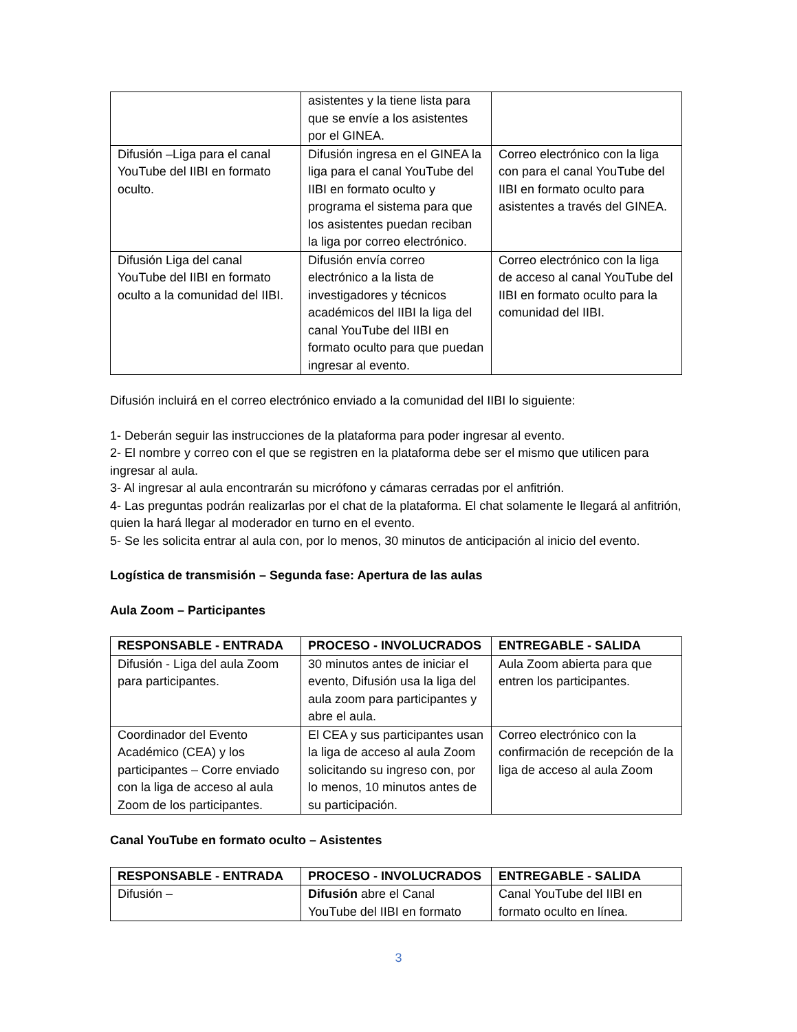| | asistentes y la tiene lista para que se envíe a los asistentes por el GINEA. | |
| Difusión –Liga para el canal YouTube del IIBI en formato oculto. | Difusión ingresa en el GINEA la liga para el canal YouTube del IIBI en formato oculto y programa el sistema para que los asistentes puedan reciban la liga por correo electrónico. | Correo electrónico con la liga con para el canal YouTube del IIBI en formato oculto para asistentes a través del GINEA. |
| Difusión Liga del canal YouTube del IIBI en formato oculto a la comunidad del IIBI. | Difusión envía correo electrónico a la lista de investigadores y técnicos académicos del IIBI la liga del canal YouTube del IIBI en formato oculto para que puedan ingresar al evento. | Correo electrónico con la liga de acceso al canal YouTube del IIBI en formato oculto para la comunidad del IIBI. |
Difusión incluirá en el correo electrónico enviado a la comunidad del IIBI lo siguiente:
1- Deberán seguir las instrucciones de la plataforma para poder ingresar al evento.
2- El nombre y correo con el que se registren en la plataforma debe ser el mismo que utilicen para ingresar al aula.
3- Al ingresar al aula encontrarán su micrófono y cámaras cerradas por el anfitrión.
4- Las preguntas podrán realizarlas por el chat de la plataforma. El chat solamente le llegará al anfitrión, quien la hará llegar al moderador en turno en el evento.
5- Se les solicita entrar al aula con, por lo menos, 30 minutos de anticipación al inicio del evento.
Logística de transmisión – Segunda fase: Apertura de las aulas
Aula Zoom – Participantes
| RESPONSABLE - ENTRADA | PROCESO - INVOLUCRADOS | ENTREGABLE - SALIDA |
| --- | --- | --- |
| Difusión - Liga del aula Zoom para participantes. | 30 minutos antes de iniciar el evento, Difusión usa la liga del aula zoom para participantes y abre el aula. | Aula Zoom abierta para que entren los participantes. |
| Coordinador del Evento Académico (CEA) y los participantes – Corre enviado con la liga de acceso al aula Zoom de los participantes. | El CEA y sus participantes usan la liga de acceso al aula Zoom solicitando su ingreso con, por lo menos, 10 minutos antes de su participación. | Correo electrónico con la confirmación de recepción de la liga de acceso al aula Zoom |
Canal YouTube en formato oculto – Asistentes
| RESPONSABLE - ENTRADA | PROCESO - INVOLUCRADOS | ENTREGABLE - SALIDA |
| --- | --- | --- |
| Difusión – | Difusión abre el Canal YouTube del IIBI en formato | Canal YouTube del IIBI en formato oculto en línea. |
3